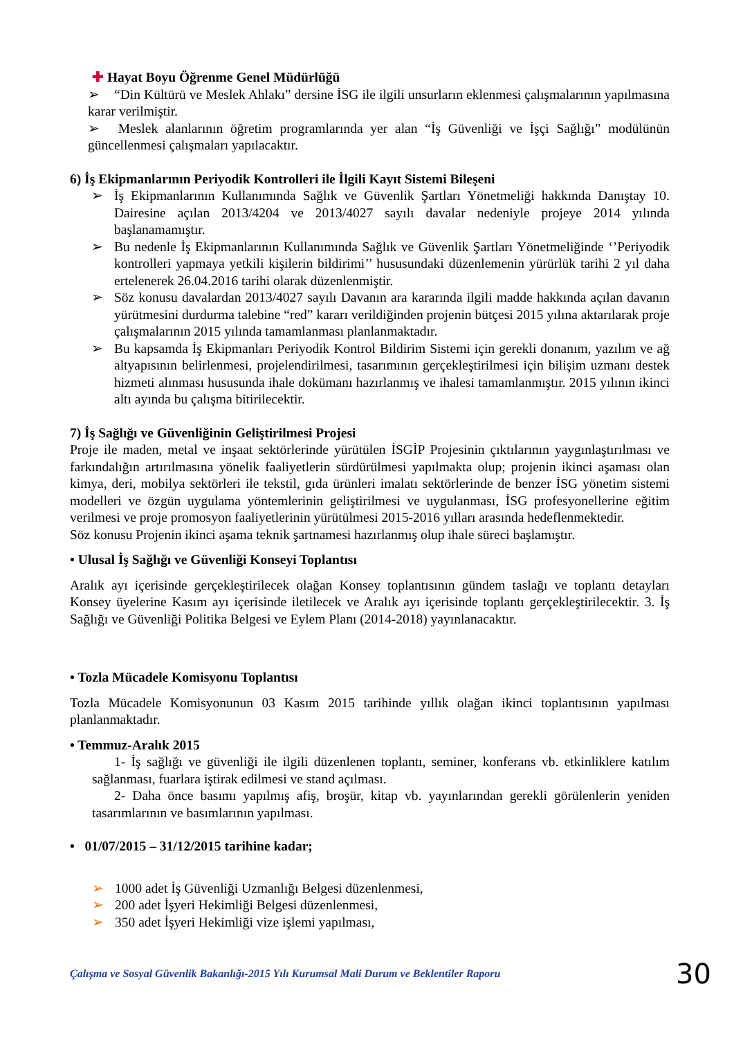✚ Hayat Boyu Öğrenme Genel Müdürlüğü
➢ “Din Kültürü ve Meslek Ahlakı” dersine İSG ile ilgili unsurların eklenmesi çalışmalarının yapılmasına karar verilmiştir.
➢ Meslek alanlarının öğretim programlarında yer alan “İş Güvenliği ve İşçi Sağlığı” modülünün güncellenmesi çalışmaları yapılacaktır.
6) İş Ekipmanlarının Periyodik Kontrolleri ile İlgili Kayıt Sistemi Bileşeni
➢ İş Ekipmanlarının Kullanımında Sağlık ve Güvenlik Şartları Yönetmeliği hakkında Danıştay 10. Dairesine açılan 2013/4204 ve 2013/4027 sayılı davalar nedeniyle projeye 2014 yılında başlanamamıştır.
➢ Bu nedenle İş Ekipmanlarının Kullanımında Sağlık ve Güvenlik Şartları Yönetmeliğinde ‘’Periyodik kontrolleri yapmaya yetkili kişilerin bildirimi’’ hususundaki düzenlemenin yürürlük tarihi 2 yıl daha ertelenerek 26.04.2016 tarihi olarak düzenlenmiştir.
➢ Söz konusu davalardan 2013/4027 sayılı Davanın ara kararında ilgili madde hakkında açılan davanın yürütmesini durdurma talebine “red” kararı verildiğinden projenin bütçesi 2015 yılına aktarılarak proje çalışmalarının 2015 yılında tamamlanması planlanmaktadır.
➢ Bu kapsamda İş Ekipmanları Periyodik Kontrol Bildirim Sistemi için gerekli donanım, yazılım ve ağ altyapısının belirlenmesi, projelendirilmesi, tasarımının gerçekleştirilmesi için bilişim uzmanı destek hizmeti alınması hususunda ihale dokümanı hazırlanmış ve ihalesi tamamlanmıştır. 2015 yılının ikinci altı ayında bu çalışma bitirilecektir.
7) İş Sağlığı ve Güvenliğinin Geliştirilmesi Projesi
Proje ile maden, metal ve inşaat sektörlerinde yürütülen İSGİP Projesinin çıktılarının yaygınlaştırılması ve farkındalığın artırılmasına yönelik faaliyetlerin sürdürülmesi yapılmakta olup; projenin ikinci aşaması olan kimya, deri, mobilya sektörleri ile tekstil, gıda ürünleri imalatı sektörlerinde de benzer İSG yönetim sistemi modelleri ve özgün uygulama yöntemlerinin geliştirilmesi ve uygulanması, İSG profesyonellerine eğitim verilmesi ve proje promosyon faaliyetlerinin yürütülmesi 2015-2016 yılları arasında hedeflenmektedir.
Söz konusu Projenin ikinci aşama teknik şartnamesi hazırlanmış olup ihale süreci başlamıştır.
• Ulusal İş Sağlığı ve Güvenliği Konseyi Toplantısı
Aralık ayı içerisinde gerçekleştirilecek olağan Konsey toplantısının gündem taslağı ve toplantı detayları Konsey üyelerine Kasım ayı içerisinde iletilecek ve Aralık ayı içerisinde toplantı gerçekleştirilecektir. 3. İş Sağlığı ve Güvenliği Politika Belgesi ve Eylem Planı (2014-2018) yayınlanacaktır.
• Tozla Mücadele Komisyonu Toplantısı
Tozla Mücadele Komisyonunun 03 Kasım 2015 tarihinde yıllık olağan ikinci toplantısının yapılması planlanmaktadır.
• Temmuz-Aralık 2015
1- İş sağlığı ve güvenliği ile ilgili düzenlenen toplantı, seminer, konferans vb. etkinliklere katılım sağlanması, fuarlara iştirak edilmesi ve stand açılması.
2- Daha önce basımı yapılmış afiş, broşür, kitap vb. yayınlarından gerekli görülenlerin yeniden tasarımlarının ve basımlarının yapılması.
• 01/07/2015 – 31/12/2015 tarihine kadar;
➢ 1000 adet İş Güvenliği Uzmanlığı Belgesi düzenlenmesi,
➢ 200 adet İşyeri Hekimliği Belgesi düzenlenmesi,
➢ 350 adet İşyeri Hekimliği vize işlemi yapılması,
Çalışma ve Sosyal Güvenlik Bakanlığı-2015 Yılı Kurumsal Mali Durum ve Beklentiler Raporu 30